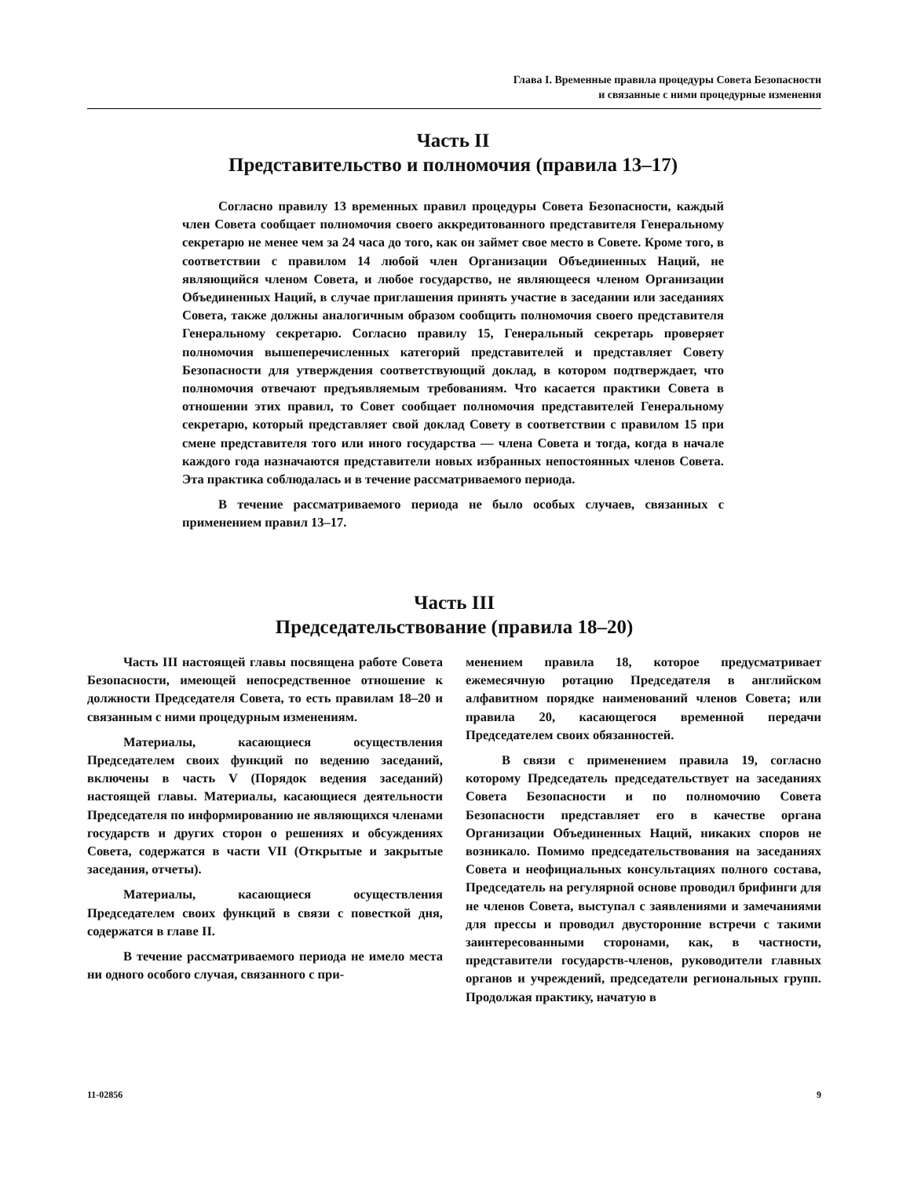Глава I. Временные правила процедуры Совета Безопасности
и связанные с ними процедурные изменения
Часть II
Представительство и полномочия (правила 13–17)
Согласно правилу 13 временных правил процедуры Совета Безопасности, каждый член Совета сообщает полномочия своего аккредитованного представителя Генеральному секретарю не менее чем за 24 часа до того, как он займет свое место в Совете. Кроме того, в соответствии с правилом 14 любой член Организации Объединенных Наций, не являющийся членом Совета, и любое государство, не являющееся членом Организации Объединенных Наций, в случае приглашения принять участие в заседании или заседаниях Совета, также должны аналогичным образом сообщить полномочия своего представителя Генеральному секретарю. Согласно правилу 15, Генеральный секретарь проверяет полномочия вышеперечисленных категорий представителей и представляет Совету Безопасности для утверждения соответствующий доклад, в котором подтверждает, что полномочия отвечают предъявляемым требованиям. Что касается практики Совета в отношении этих правил, то Совет сообщает полномочия представителей Генеральному секретарю, который представляет свой доклад Совету в соответствии с правилом 15 при смене представителя того или иного государства — члена Совета и тогда, когда в начале каждого года назначаются представители новых избранных непостоянных членов Совета. Эта практика соблюдалась и в течение рассматриваемого периода.
В течение рассматриваемого периода не было особых случаев, связанных с применением правил 13–17.
Часть III
Председательствование (правила 18–20)
Часть III настоящей главы посвящена работе Совета Безопасности, имеющей непосредственное отношение к должности Председателя Совета, то есть правилам 18–20 и связанным с ними процедурным изменениям.
Материалы, касающиеся осуществления Председателем своих функций по ведению заседаний, включены в часть V (Порядок ведения заседаний) настоящей главы. Материалы, касающиеся деятельности Председателя по информированию не являющихся членами государств и других сторон о решениях и обсуждениях Совета, содержатся в части VII (Открытые и закрытые заседания, отчеты).
Материалы, касающиеся осуществления Председателем своих функций в связи с повесткой дня, содержатся в главе II.
В течение рассматриваемого периода не имело места ни одного особого случая, связанного с при-
менением правила 18, которое предусматривает ежемесячную ротацию Председателя в английском алфавитном порядке наименований членов Совета; или правила 20, касающегося временной передачи Председателем своих обязанностей.
В связи с применением правила 19, согласно которому Председатель председательствует на заседаниях Совета Безопасности и по полномочию Совета Безопасности представляет его в качестве органа Организации Объединенных Наций, никаких споров не возникало. Помимо председательствования на заседаниях Совета и неофициальных консультациях полного состава, Председатель на регулярной основе проводил брифинги для не членов Совета, выступал с заявлениями и замечаниями для прессы и проводил двусторонние встречи с такими заинтересованными сторонами, как, в частности, представители государств-членов, руководители главных органов и учреждений, председатели региональных групп. Продолжая практику, начатую в
11-02856 9